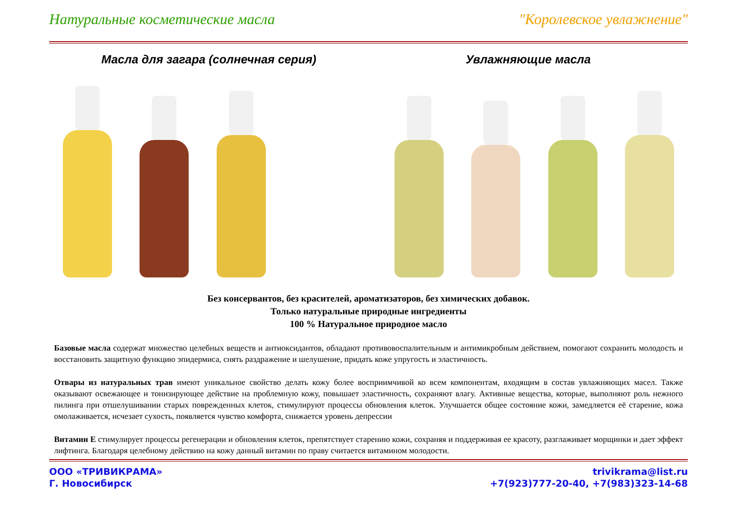Натуральные косметические масла "Королевское увлажнение"
Масла для загара (солнечная серия)
Увлажняющие масла
Без консервантов, без красителей, ароматизаторов, без химических добавок.
Только натуральные природные ингредиенты
100 % Натуральное природное масло
Базовые масла содержат множество целебных веществ и антиоксидантов, обладают противовоспалительным и антимикробным действием, помогают сохранить молодость и восстановить защитную функцию эпидермиса, снять раздражение и шелушение, придать коже упругость и эластичность.
Отвары из натуральных трав имеют уникальное свойство делать кожу более восприимчивой ко всем компонентам, входящим в состав увлажняющих масел. Также оказывают освежающее и тонизирующее действие на проблемную кожу, повышает эластичность, сохраняют влагу. Активные вещества, которые, выполняют роль нежного пилинга при отшелушивании старых поврежденных клеток, стимулируют процессы обновления клеток. Улучшается общее состояние кожи, замедляется её старение, кожа омолаживается, исчезает сухость, появляется чувство комфорта, снижается уровень депрессии
Витамин Е стимулирует процессы регенерации и обновления клеток, препятствует старению кожи, сохраняя и поддерживая ее красоту, разглаживает морщинки и дает эффект лифтинга. Благодаря целебному действию на кожу данный витамин по праву считается витамином молодости.
ООО «ТРИВИКРАМА»
Г. Новосибирск
trivikrama@list.ru
+7(923)777-20-40, +7(983)323-14-68